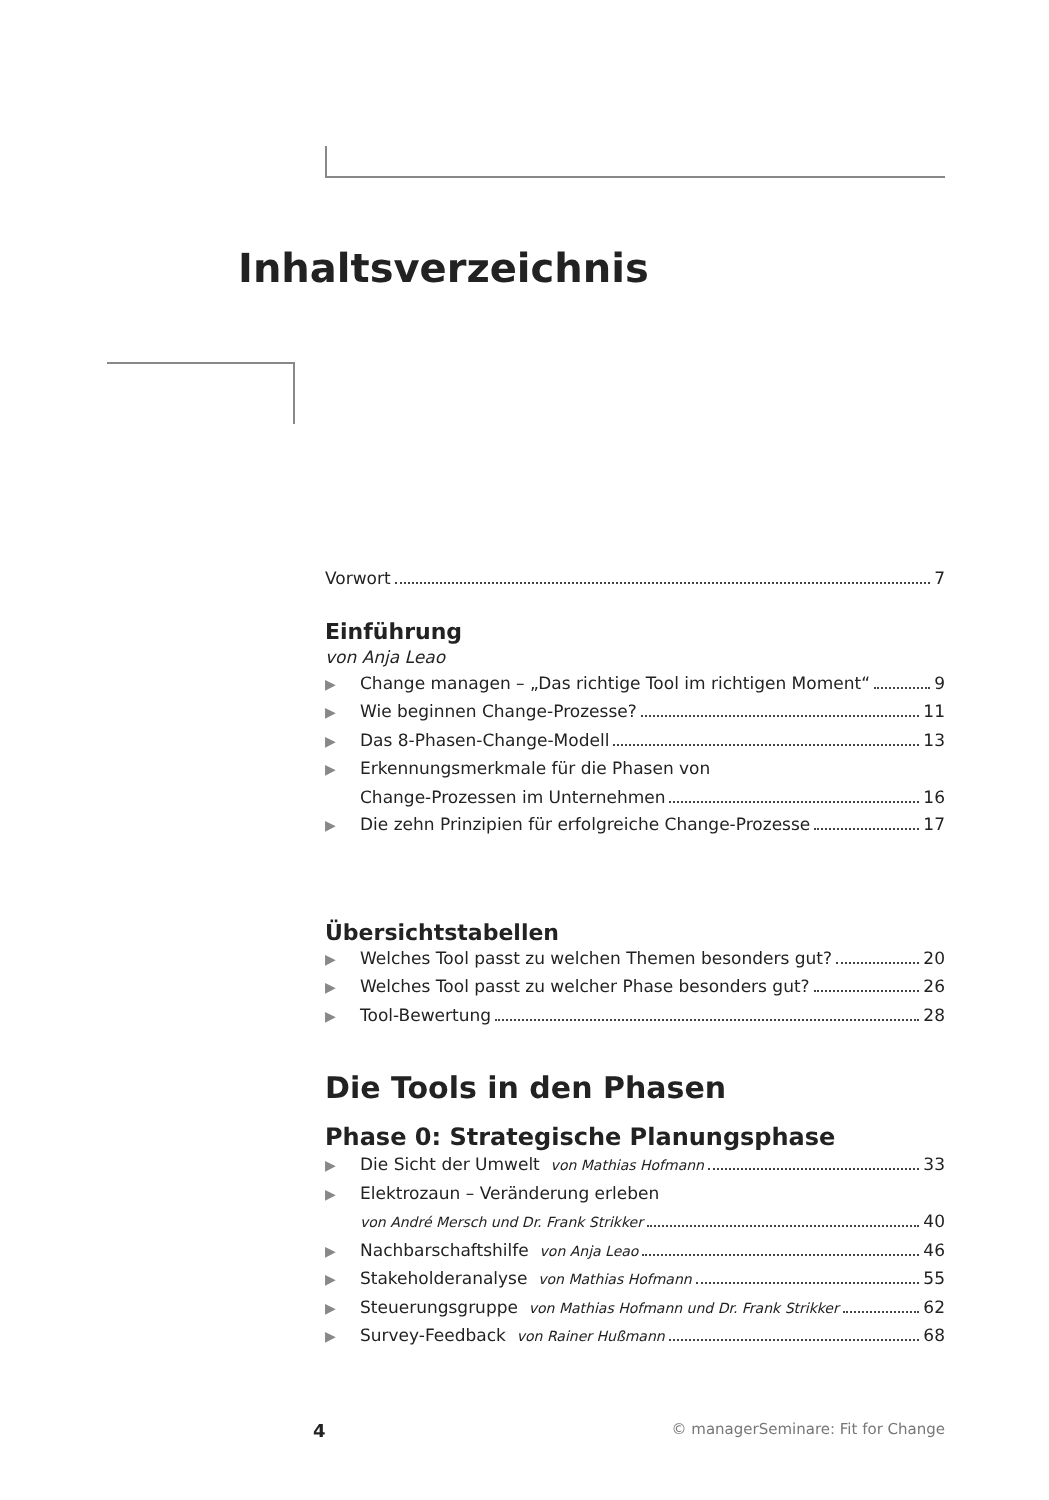Inhaltsverzeichnis
Vorwort 7
Einführung
von Anja Leao
▶ Change managen – „Das richtige Tool im richtigen Moment“ 9
▶ Wie beginnen Change-Prozesse? 11
▶ Das 8-Phasen-Change-Modell 13
▶ Erkennungsmerkmale für die Phasen von
Change-Prozessen im Unternehmen 16
▶ Die zehn Prinzipien für erfolgreiche Change-Prozesse 17
Übersichtstabellen
▶ Welches Tool passt zu welchen Themen besonders gut? 20
▶ Welches Tool passt zu welcher Phase besonders gut? 26
▶ Tool-Bewertung 28
Die Tools in den Phasen
Phase 0: Strategische Planungsphase
▶ Die Sicht der Umwelt von Mathias Hofmann 33
▶ Elektrozaun – Veränderung erleben
von André Mersch und Dr. Frank Strikker 40
▶ Nachbarschaftshilfe von Anja Leao 46
▶ Stakeholderanalyse von Mathias Hofmann 55
▶ Steuerungsgruppe von Mathias Hofmann und Dr. Frank Strikker 62
▶ Survey-Feedback von Rainer Hußmann 68
4 © managerSeminare: Fit for Change